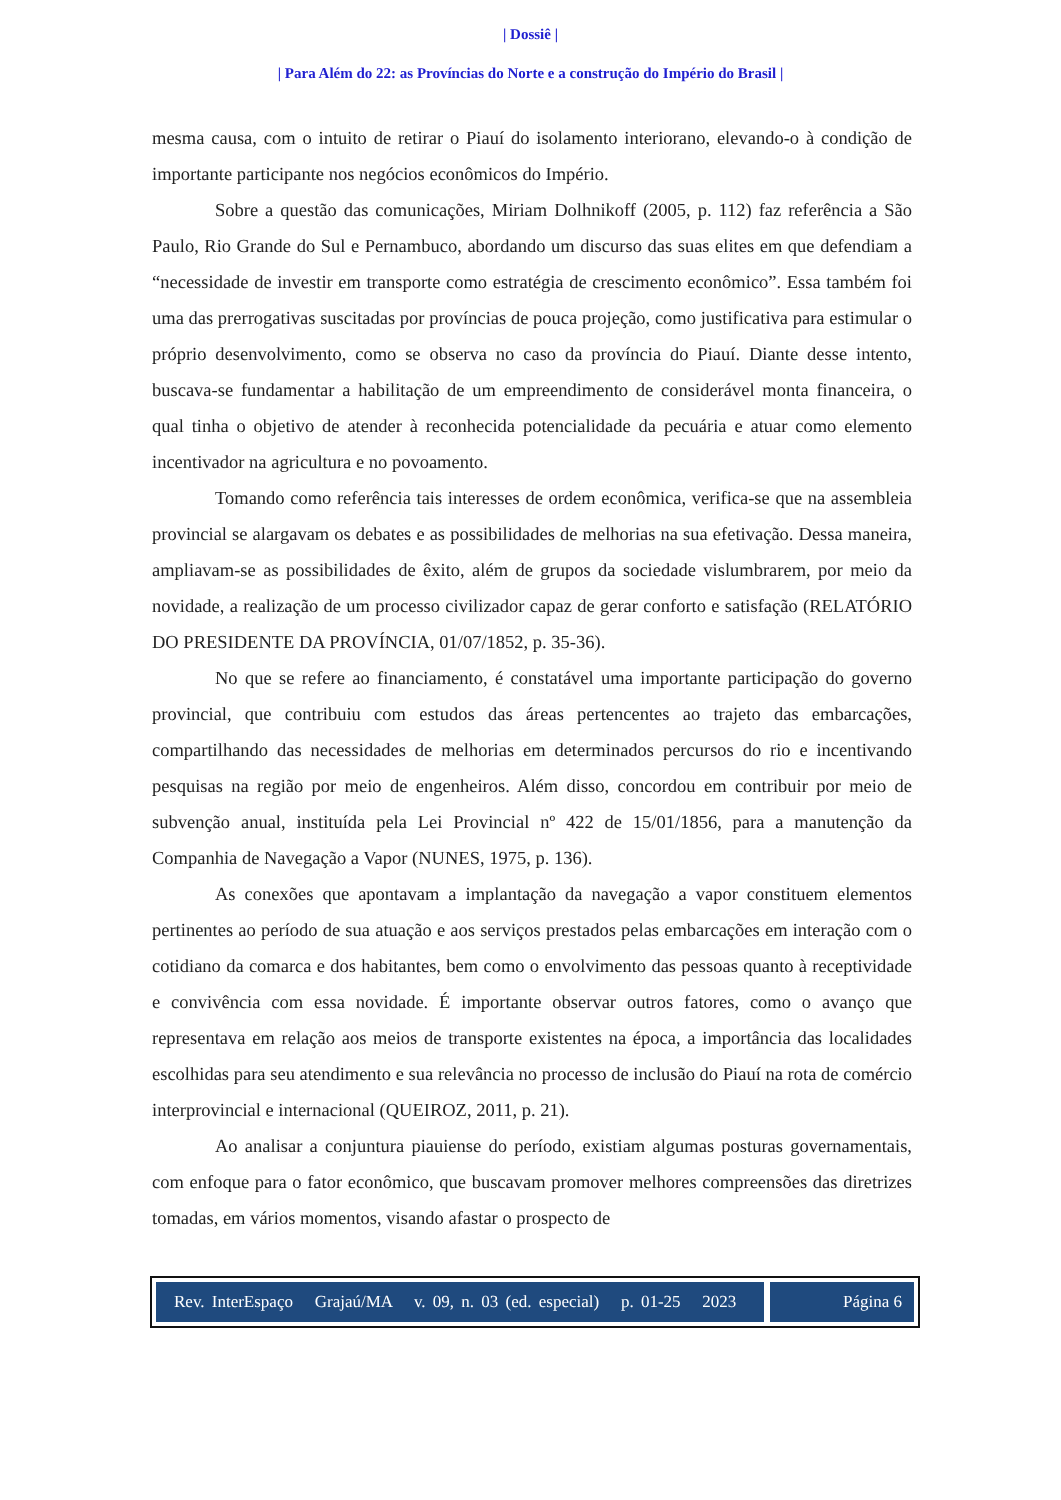| Dossiê |
| Para Além do 22: as Províncias do Norte e a construção do Império do Brasil |
mesma causa, com o intuito de retirar o Piauí do isolamento interiorano, elevando-o à condição de importante participante nos negócios econômicos do Império.
Sobre a questão das comunicações, Miriam Dolhnikoff (2005, p. 112) faz referência a São Paulo, Rio Grande do Sul e Pernambuco, abordando um discurso das suas elites em que defendiam a “necessidade de investir em transporte como estratégia de crescimento econômico”. Essa também foi uma das prerrogativas suscitadas por províncias de pouca projeção, como justificativa para estimular o próprio desenvolvimento, como se observa no caso da província do Piauí. Diante desse intento, buscava-se fundamentar a habilitação de um empreendimento de considerável monta financeira, o qual tinha o objetivo de atender à reconhecida potencialidade da pecuária e atuar como elemento incentivador na agricultura e no povoamento.
Tomando como referência tais interesses de ordem econômica, verifica-se que na assembleia provincial se alargavam os debates e as possibilidades de melhorias na sua efetivação. Dessa maneira, ampliavam-se as possibilidades de êxito, além de grupos da sociedade vislumbrarem, por meio da novidade, a realização de um processo civilizador capaz de gerar conforto e satisfação (RELATÓRIO DO PRESIDENTE DA PROVÍNCIA, 01/07/1852, p. 35-36).
No que se refere ao financiamento, é constatável uma importante participação do governo provincial, que contribuiu com estudos das áreas pertencentes ao trajeto das embarcações, compartilhando das necessidades de melhorias em determinados percursos do rio e incentivando pesquisas na região por meio de engenheiros. Além disso, concordou em contribuir por meio de subvenção anual, instituída pela Lei Provincial nº 422 de 15/01/1856, para a manutenção da Companhia de Navegação a Vapor (NUNES, 1975, p. 136).
As conexões que apontavam a implantação da navegação a vapor constituem elementos pertinentes ao período de sua atuação e aos serviços prestados pelas embarcações em interação com o cotidiano da comarca e dos habitantes, bem como o envolvimento das pessoas quanto à receptividade e convivência com essa novidade. É importante observar outros fatores, como o avanço que representava em relação aos meios de transporte existentes na época, a importância das localidades escolhidas para seu atendimento e sua relevância no processo de inclusão do Piauí na rota de comércio interprovincial e internacional (QUEIROZ, 2011, p. 21).
Ao analisar a conjuntura piauiense do período, existiam algumas posturas governamentais, com enfoque para o fator econômico, que buscavam promover melhores compreensões das diretrizes tomadas, em vários momentos, visando afastar o prospecto de
Rev. InterEspaço Grajaú/MA v. 09, n. 03 (ed. especial) p. 01-25 2023
Página 6